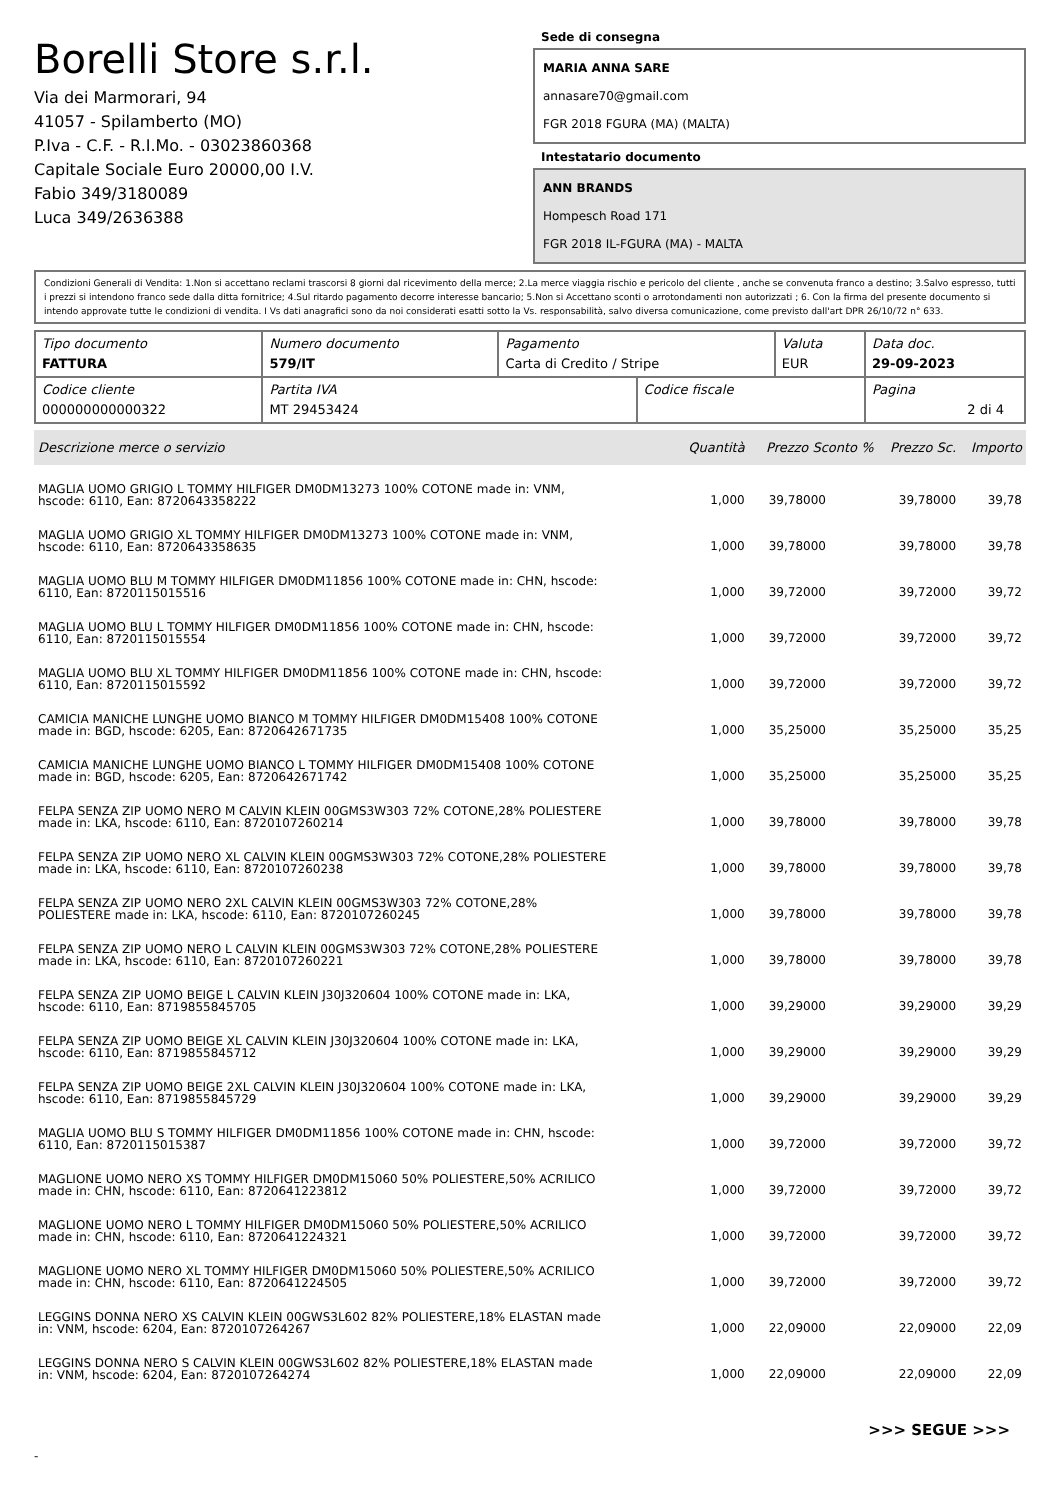Borelli Store s.r.l.
Via dei Marmorari, 94
41057 - Spilamberto (MO)
P.Iva - C.F. - R.I.Mo. - 03023860368
Capitale Sociale Euro 20000,00 I.V.
Fabio 349/3180089
Luca 349/2636388
Sede di consegna
MARIA ANNA SARE
annasare70@gmail.com
FGR 2018 FGURA (MA) (MALTA)
Intestatario documento
ANN BRANDS
Hompesch Road 171
FGR 2018 IL-FGURA (MA) - MALTA
Condizioni Generali di Vendita: 1.Non si accettano reclami trascorsi 8 giorni dal ricevimento della merce; 2.La merce viaggia rischio e pericolo del cliente , anche se convenuta franco a destino; 3.Salvo espresso, tutti i prezzi si intendono franco sede dalla ditta fornitrice; 4.Sul ritardo pagamento decorre interesse bancario; 5.Non si Accettano sconti o arrotondamenti non autorizzati ; 6. Con la firma del presente documento si intendo approvate tutte le condizioni di vendita. I Vs dati anagrafici sono da noi considerati esatti sotto la Vs. responsabilità, salvo diversa comunicazione, come previsto dall'art DPR 26/10/72 n° 633.
| Tipo documento FATTURA | Numero documento 579/IT | Pagamento Carta di Credito / Stripe | | Valuta EUR | Data doc. 29-09-2023 |
| Codice cliente 000000000000322 | Partita IVA MT 29453424 | | Codice fiscale | | Pagina 2 di 4 |
| Descrizione merce o servizio | Quantità | Prezzo Sconto % | Prezzo Sc. | Importo |
| --- | --- | --- | --- | --- |
| MAGLIA UOMO GRIGIO L TOMMY HILFIGER DM0DM13273 100% COTONE made in: VNM, hscode: 6110, Ean: 8720643358222 | 1,000 | 39,78000 | 39,78000 | 39,78 |
| MAGLIA UOMO GRIGIO XL TOMMY HILFIGER DM0DM13273 100% COTONE made in: VNM, hscode: 6110, Ean: 8720643358635 | 1,000 | 39,78000 | 39,78000 | 39,78 |
| MAGLIA UOMO BLU M TOMMY HILFIGER DM0DM11856 100% COTONE made in: CHN, hscode: 6110, Ean: 8720115015516 | 1,000 | 39,72000 | 39,72000 | 39,72 |
| MAGLIA UOMO BLU L TOMMY HILFIGER DM0DM11856 100% COTONE made in: CHN, hscode: 6110, Ean: 8720115015554 | 1,000 | 39,72000 | 39,72000 | 39,72 |
| MAGLIA UOMO BLU XL TOMMY HILFIGER DM0DM11856 100% COTONE made in: CHN, hscode: 6110, Ean: 8720115015592 | 1,000 | 39,72000 | 39,72000 | 39,72 |
| CAMICIA MANICHE LUNGHE UOMO BIANCO M TOMMY HILFIGER DM0DM15408 100% COTONE made in: BGD, hscode: 6205, Ean: 8720642671735 | 1,000 | 35,25000 | 35,25000 | 35,25 |
| CAMICIA MANICHE LUNGHE UOMO BIANCO L TOMMY HILFIGER DM0DM15408 100% COTONE made in: BGD, hscode: 6205, Ean: 8720642671742 | 1,000 | 35,25000 | 35,25000 | 35,25 |
| FELPA SENZA ZIP UOMO NERO M CALVIN KLEIN 00GMS3W303 72% COTONE,28% POLIESTERE made in: LKA, hscode: 6110, Ean: 8720107260214 | 1,000 | 39,78000 | 39,78000 | 39,78 |
| FELPA SENZA ZIP UOMO NERO XL CALVIN KLEIN 00GMS3W303 72% COTONE,28% POLIESTERE made in: LKA, hscode: 6110, Ean: 8720107260238 | 1,000 | 39,78000 | 39,78000 | 39,78 |
| FELPA SENZA ZIP UOMO NERO 2XL CALVIN KLEIN 00GMS3W303 72% COTONE,28% POLIESTERE made in: LKA, hscode: 6110, Ean: 8720107260245 | 1,000 | 39,78000 | 39,78000 | 39,78 |
| FELPA SENZA ZIP UOMO NERO L CALVIN KLEIN 00GMS3W303 72% COTONE,28% POLIESTERE made in: LKA, hscode: 6110, Ean: 8720107260221 | 1,000 | 39,78000 | 39,78000 | 39,78 |
| FELPA SENZA ZIP UOMO BEIGE L CALVIN KLEIN J30J320604 100% COTONE made in: LKA, hscode: 6110, Ean: 8719855845705 | 1,000 | 39,29000 | 39,29000 | 39,29 |
| FELPA SENZA ZIP UOMO BEIGE XL CALVIN KLEIN J30J320604 100% COTONE made in: LKA, hscode: 6110, Ean: 8719855845712 | 1,000 | 39,29000 | 39,29000 | 39,29 |
| FELPA SENZA ZIP UOMO BEIGE 2XL CALVIN KLEIN J30J320604 100% COTONE made in: LKA, hscode: 6110, Ean: 8719855845729 | 1,000 | 39,29000 | 39,29000 | 39,29 |
| MAGLIA UOMO BLU S TOMMY HILFIGER DM0DM11856 100% COTONE made in: CHN, hscode: 6110, Ean: 8720115015387 | 1,000 | 39,72000 | 39,72000 | 39,72 |
| MAGLIONE UOMO NERO XS TOMMY HILFIGER DM0DM15060 50% POLIESTERE,50% ACRILICO made in: CHN, hscode: 6110, Ean: 8720641223812 | 1,000 | 39,72000 | 39,72000 | 39,72 |
| MAGLIONE UOMO NERO L TOMMY HILFIGER DM0DM15060 50% POLIESTERE,50% ACRILICO made in: CHN, hscode: 6110, Ean: 8720641224321 | 1,000 | 39,72000 | 39,72000 | 39,72 |
| MAGLIONE UOMO NERO XL TOMMY HILFIGER DM0DM15060 50% POLIESTERE,50% ACRILICO made in: CHN, hscode: 6110, Ean: 8720641224505 | 1,000 | 39,72000 | 39,72000 | 39,72 |
| LEGGINS DONNA NERO XS CALVIN KLEIN 00GWS3L602 82% POLIESTERE,18% ELASTAN made in: VNM, hscode: 6204, Ean: 8720107264267 | 1,000 | 22,09000 | 22,09000 | 22,09 |
| LEGGINS DONNA NERO S CALVIN KLEIN 00GWS3L602 82% POLIESTERE,18% ELASTAN made in: VNM, hscode: 6204, Ean: 8720107264274 | 1,000 | 22,09000 | 22,09000 | 22,09 |
>>> SEGUE >>>
-